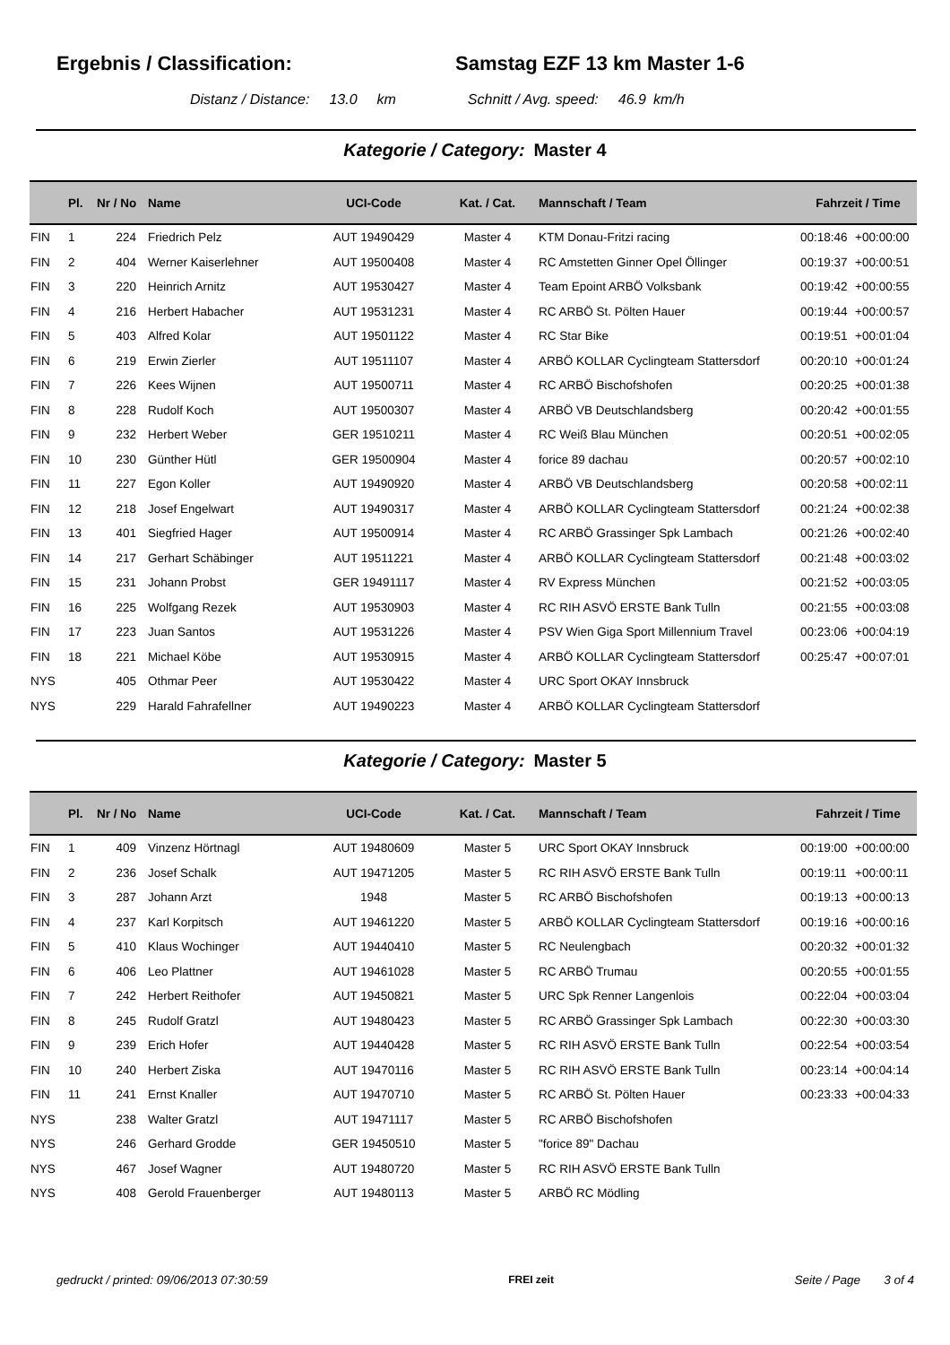Ergebnis / Classification: Samstag EZF 13 km Master 1-6
Distanz / Distance: 13.0 km Schnitt / Avg. speed: 46.9 km/h
Kategorie / Category: Master 4
| | Pl. | Nr / No | Name | UCI-Code | Kat. / Cat. | Mannschaft / Team | Fahrzeit / Time | |
| --- | --- | --- | --- | --- | --- | --- | --- | --- |
| FIN | 1 | 224 | Friedrich Pelz | AUT 19490429 | Master 4 | KTM Donau-Fritzi racing | 00:18:46 | +00:00:00 |
| FIN | 2 | 404 | Werner Kaiserlehner | AUT 19500408 | Master 4 | RC Amstetten Ginner Opel Öllinger | 00:19:37 | +00:00:51 |
| FIN | 3 | 220 | Heinrich Arnitz | AUT 19530427 | Master 4 | Team Epoint ARBÖ Volksbank | 00:19:42 | +00:00:55 |
| FIN | 4 | 216 | Herbert Habacher | AUT 19531231 | Master 4 | RC ARBÖ St. Pölten Hauer | 00:19:44 | +00:00:57 |
| FIN | 5 | 403 | Alfred Kolar | AUT 19501122 | Master 4 | RC Star Bike | 00:19:51 | +00:01:04 |
| FIN | 6 | 219 | Erwin Zierler | AUT 19511107 | Master 4 | ARBÖ KOLLAR Cyclingteam Stattersdorf | 00:20:10 | +00:01:24 |
| FIN | 7 | 226 | Kees Wijnen | AUT 19500711 | Master 4 | RC ARBÖ Bischofshofen | 00:20:25 | +00:01:38 |
| FIN | 8 | 228 | Rudolf Koch | AUT 19500307 | Master 4 | ARBÖ VB Deutschlandsberg | 00:20:42 | +00:01:55 |
| FIN | 9 | 232 | Herbert Weber | GER 19510211 | Master 4 | RC Weiß Blau München | 00:20:51 | +00:02:05 |
| FIN | 10 | 230 | Günther Hütl | GER 19500904 | Master 4 | forice 89 dachau | 00:20:57 | +00:02:10 |
| FIN | 11 | 227 | Egon Koller | AUT 19490920 | Master 4 | ARBÖ VB Deutschlandsberg | 00:20:58 | +00:02:11 |
| FIN | 12 | 218 | Josef Engelwart | AUT 19490317 | Master 4 | ARBÖ KOLLAR Cyclingteam Stattersdorf | 00:21:24 | +00:02:38 |
| FIN | 13 | 401 | Siegfried Hager | AUT 19500914 | Master 4 | RC ARBÖ Grassinger Spk Lambach | 00:21:26 | +00:02:40 |
| FIN | 14 | 217 | Gerhart Schäbinger | AUT 19511221 | Master 4 | ARBÖ KOLLAR Cyclingteam Stattersdorf | 00:21:48 | +00:03:02 |
| FIN | 15 | 231 | Johann Probst | GER 19491117 | Master 4 | RV Express München | 00:21:52 | +00:03:05 |
| FIN | 16 | 225 | Wolfgang Rezek | AUT 19530903 | Master 4 | RC RIH ASVÖ ERSTE Bank Tulln | 00:21:55 | +00:03:08 |
| FIN | 17 | 223 | Juan Santos | AUT 19531226 | Master 4 | PSV Wien Giga Sport Millennium Travel | 00:23:06 | +00:04:19 |
| FIN | 18 | 221 | Michael Köbe | AUT 19530915 | Master 4 | ARBÖ KOLLAR Cyclingteam Stattersdorf | 00:25:47 | +00:07:01 |
| NYS | | 405 | Othmar Peer | AUT 19530422 | Master 4 | URC Sport OKAY Innsbruck | | |
| NYS | | 229 | Harald Fahrafellner | AUT 19490223 | Master 4 | ARBÖ KOLLAR Cyclingteam Stattersdorf | | |
Kategorie / Category: Master 5
| | Pl. | Nr / No | Name | UCI-Code | Kat. / Cat. | Mannschaft / Team | Fahrzeit / Time | |
| --- | --- | --- | --- | --- | --- | --- | --- | --- |
| FIN | 1 | 409 | Vinzenz Hörtnagl | AUT 19480609 | Master 5 | URC Sport OKAY Innsbruck | 00:19:00 | +00:00:00 |
| FIN | 2 | 236 | Josef Schalk | AUT 19471205 | Master 5 | RC RIH ASVÖ ERSTE Bank Tulln | 00:19:11 | +00:00:11 |
| FIN | 3 | 287 | Johann Arzt | 1948 | Master 5 | RC ARBÖ Bischofshofen | 00:19:13 | +00:00:13 |
| FIN | 4 | 237 | Karl Korpitsch | AUT 19461220 | Master 5 | ARBÖ KOLLAR Cyclingteam Stattersdorf | 00:19:16 | +00:00:16 |
| FIN | 5 | 410 | Klaus Wochinger | AUT 19440410 | Master 5 | RC Neulengbach | 00:20:32 | +00:01:32 |
| FIN | 6 | 406 | Leo Plattner | AUT 19461028 | Master 5 | RC ARBÖ Trumau | 00:20:55 | +00:01:55 |
| FIN | 7 | 242 | Herbert Reithofer | AUT 19450821 | Master 5 | URC Spk Renner Langenlois | 00:22:04 | +00:03:04 |
| FIN | 8 | 245 | Rudolf Gratzl | AUT 19480423 | Master 5 | RC ARBÖ Grassinger Spk Lambach | 00:22:30 | +00:03:30 |
| FIN | 9 | 239 | Erich Hofer | AUT 19440428 | Master 5 | RC RIH ASVÖ ERSTE Bank Tulln | 00:22:54 | +00:03:54 |
| FIN | 10 | 240 | Herbert Ziska | AUT 19470116 | Master 5 | RC RIH ASVÖ ERSTE Bank Tulln | 00:23:14 | +00:04:14 |
| FIN | 11 | 241 | Ernst Knaller | AUT 19470710 | Master 5 | RC ARBÖ St. Pölten Hauer | 00:23:33 | +00:04:33 |
| NYS | | 238 | Walter Gratzl | AUT 19471117 | Master 5 | RC ARBÖ Bischofshofen | | |
| NYS | | 246 | Gerhard Grodde | GER 19450510 | Master 5 | "forice 89" Dachau | | |
| NYS | | 467 | Josef Wagner | AUT 19480720 | Master 5 | RC RIH ASVÖ ERSTE Bank Tulln | | |
| NYS | | 408 | Gerold Frauenberger | AUT 19480113 | Master 5 | ARBÖ RC Mödling | | |
gedruckt / printed: 09/06/2013 07:30:59
FREI zeit Seite / Page 3 of 4